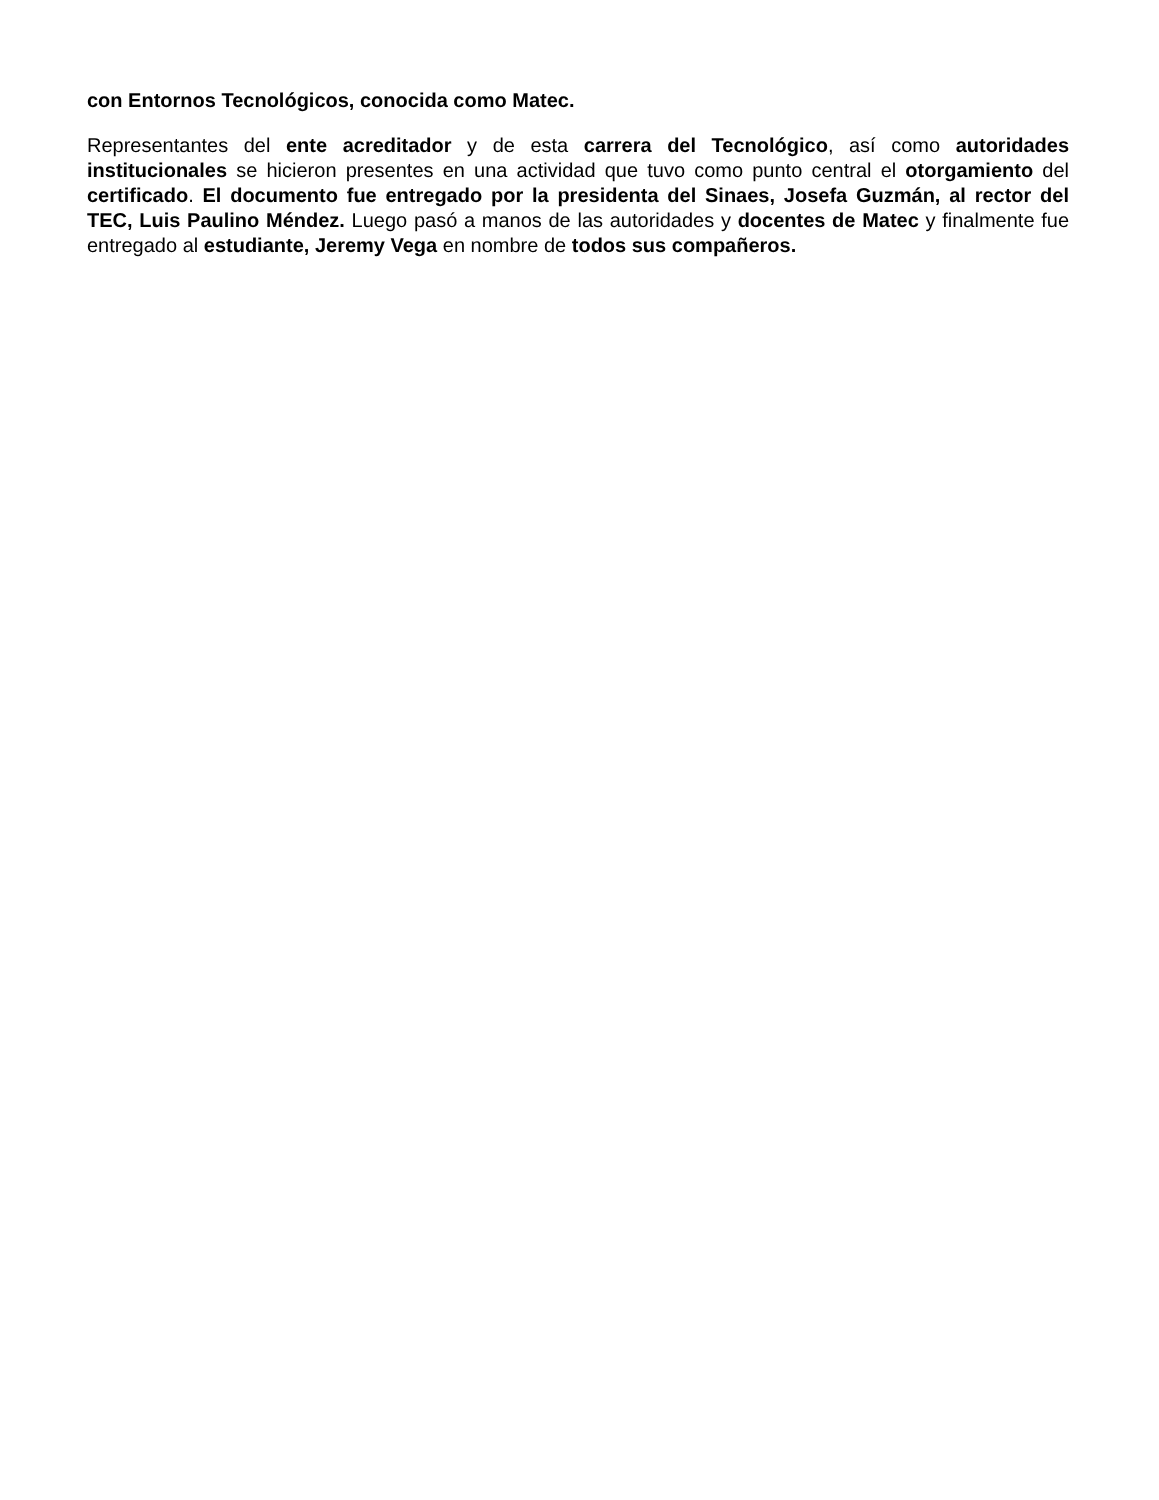con Entornos Tecnológicos, conocida como Matec.
Representantes del ente acreditador y de esta carrera del Tecnológico, así como autoridades institucionales se hicieron presentes en una actividad que tuvo como punto central el otorgamiento del certificado. El documento fue entregado por la presidenta del Sinaes, Josefa Guzmán, al rector del TEC, Luis Paulino Méndez. Luego pasó a manos de las autoridades y docentes de Matec y finalmente fue entregado al estudiante, Jeremy Vega en nombre de todos sus compañeros.